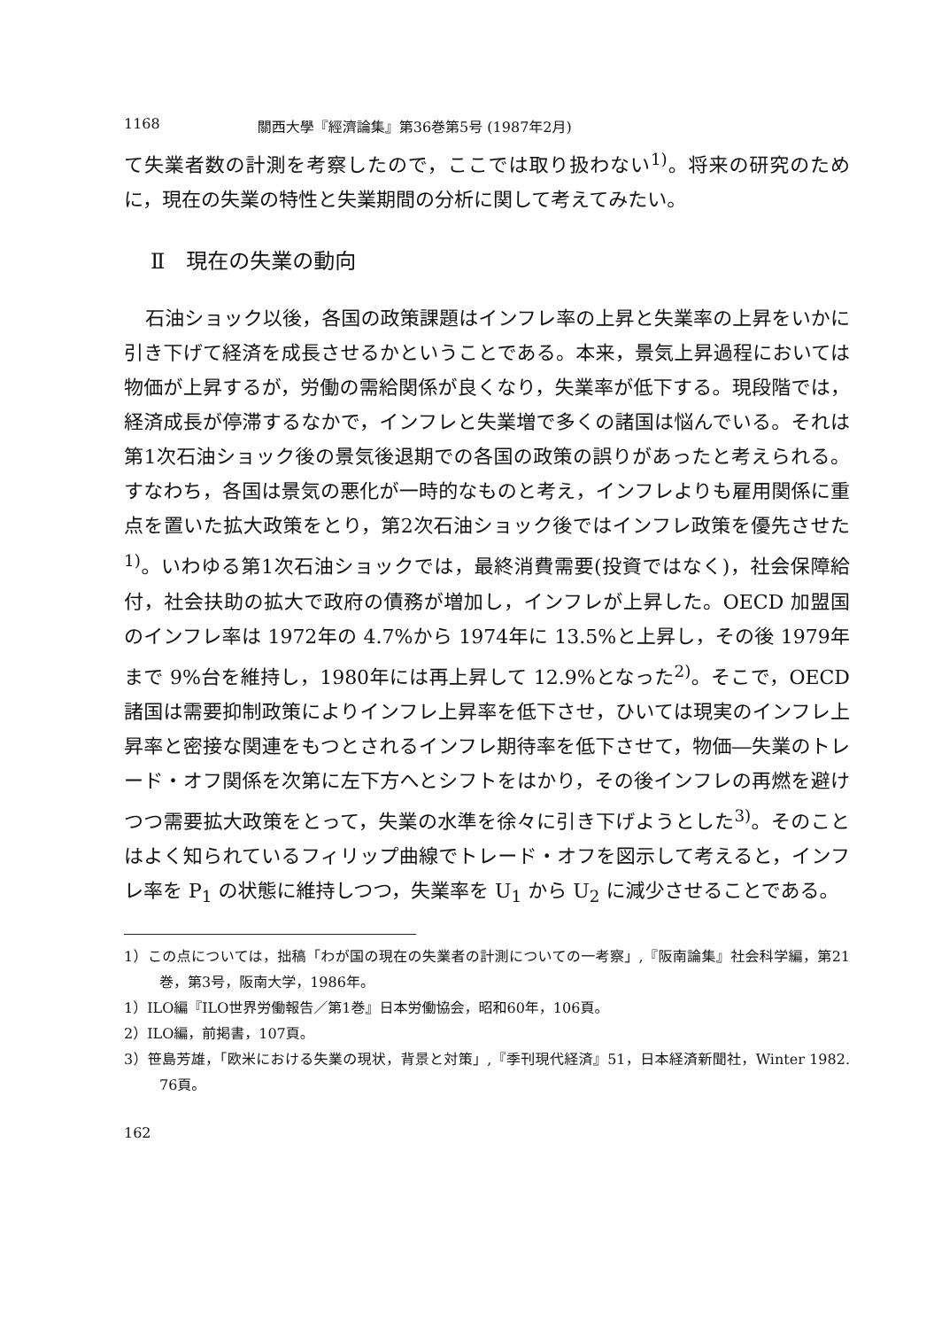1168 關西大學『經濟論集』第36巻第5号 (1987年2月)
て失業者数の計測を考察したので，ここでは取り扱わない<sup>1)</sup>。将来の研究のために，現在の失業の特性と失業期間の分析に関して考えてみたい。
Ⅱ　現在の失業の動向
石油ショック以後，各国の政策課題はインフレ率の上昇と失業率の上昇をいかに引き下げて経済を成長させるかということである。本来，景気上昇過程においては物価が上昇するが，労働の需給関係が良くなり，失業率が低下する。現段階では，経済成長が停滞するなかで，インフレと失業増で多くの諸国は悩んでいる。それは第1次石油ショック後の景気後退期での各国の政策の誤りがあったと考えられる。すなわち，各国は景気の悪化が一時的なものと考え，インフレよりも雇用関係に重点を置いた拡大政策をとり，第2次石油ショック後ではインフレ政策を優先させた<sup>1)</sup>。いわゆる第1次石油ショックでは，最終消費需要(投資ではなく)，社会保障給付，社会扶助の拡大で政府の債務が増加し，インフレが上昇した。OECD 加盟国のインフレ率は 1972年の 4.7%から 1974年に 13.5%と上昇し，その後 1979年まで 9%台を維持し，1980年には再上昇して 12.9%となった<sup>2)</sup>。そこで，OECD 諸国は需要抑制政策によりインフレ上昇率を低下させ，ひいては現実のインフレ上昇率と密接な関連をもつとされるインフレ期待率を低下させて，物価―失業のトレード・オフ関係を次第に左下方へとシフトをはかり，その後インフレの再燃を避けつつ需要拡大政策をとって，失業の水準を徐々に引き下げようとした<sup>3)</sup>。そのことはよく知られているフィリップ曲線でトレード・オフを図示して考えると，インフレ率を P<sub>1</sub> の状態に維持しつつ，失業率を U<sub>1</sub> から U<sub>2</sub> に減少させることである。
1）この点については，拙稿「わが国の現在の失業者の計測についての一考察」,『阪南論集』社会科学編，第21巻，第3号，阪南大学，1986年。
1）ILO編『ILO世界労働報告／第1巻』日本労働協会，昭和60年，106頁。
2）ILO編，前掲書，107頁。
3）笹島芳雄，「欧米における失業の現状，背景と対策」,『季刊現代経済』51，日本経済新聞社，Winter 1982. 76頁。
162